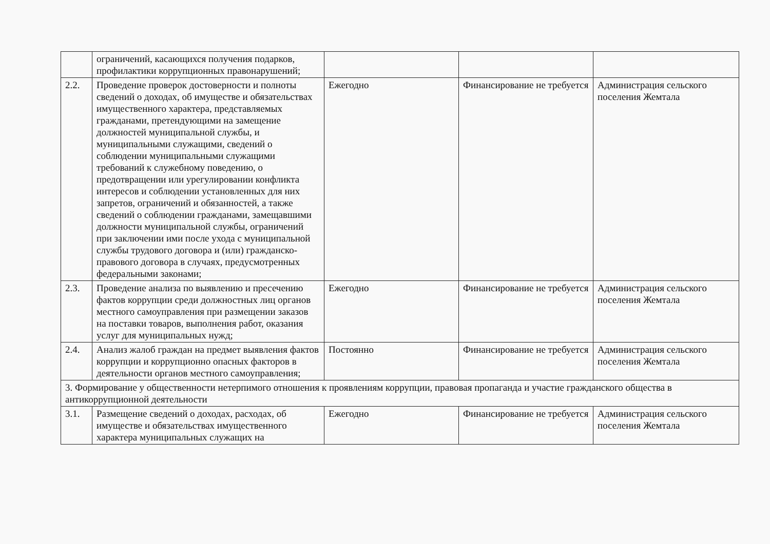| | ограничений, касающихся получения подарков, профилактики коррупционных правонарушений; | | | |
| 2.2. | Проведение проверок достоверности и полноты сведений о доходах, об имуществе и обязательствах имущественного характера, представляемых гражданами, претендующими на замещение должностей муниципальной службы, и муниципальными служащими, сведений о соблюдении муниципальными служащими требований к служебному поведению, о предотвращении или урегулировании конфликта интересов и соблюдении установленных для них запретов, ограничений и обязанностей, а также сведений о соблюдении гражданами, замещавшими должности муниципальной службы, ограничений при заключении ими после ухода с муниципальной службы трудового договора и (или) гражданско-правового договора в случаях, предусмотренных федеральными законами; | Ежегодно | Финансирование не требуется | Администрация сельского поселения Жемтала |
| 2.3. | Проведение анализа по выявлению и пресечению фактов коррупции среди должностных лиц органов местного самоуправления при размещении заказов на поставки товаров, выполнения работ, оказания услуг для муниципальных нужд; | Ежегодно | Финансирование не требуется | Администрация сельского поселения Жемтала |
| 2.4. | Анализ жалоб граждан на предмет выявления фактов коррупции и коррупционно опасных факторов в деятельности органов местного самоуправления; | Постоянно | Финансирование не требуется | Администрация сельского поселения Жемтала |
| 3. Формирование у общественности нетерпимого отношения к проявлениям коррупции, правовая пропаганда и участие гражданского общества в антикоррупционной деятельности | | | | |
| 3.1. | Размещение сведений о доходах, расходах, об имуществе и обязательствах имущественного характера муниципальных служащих на | Ежегодно | Финансирование не требуется | Администрация сельского поселения Жемтала |